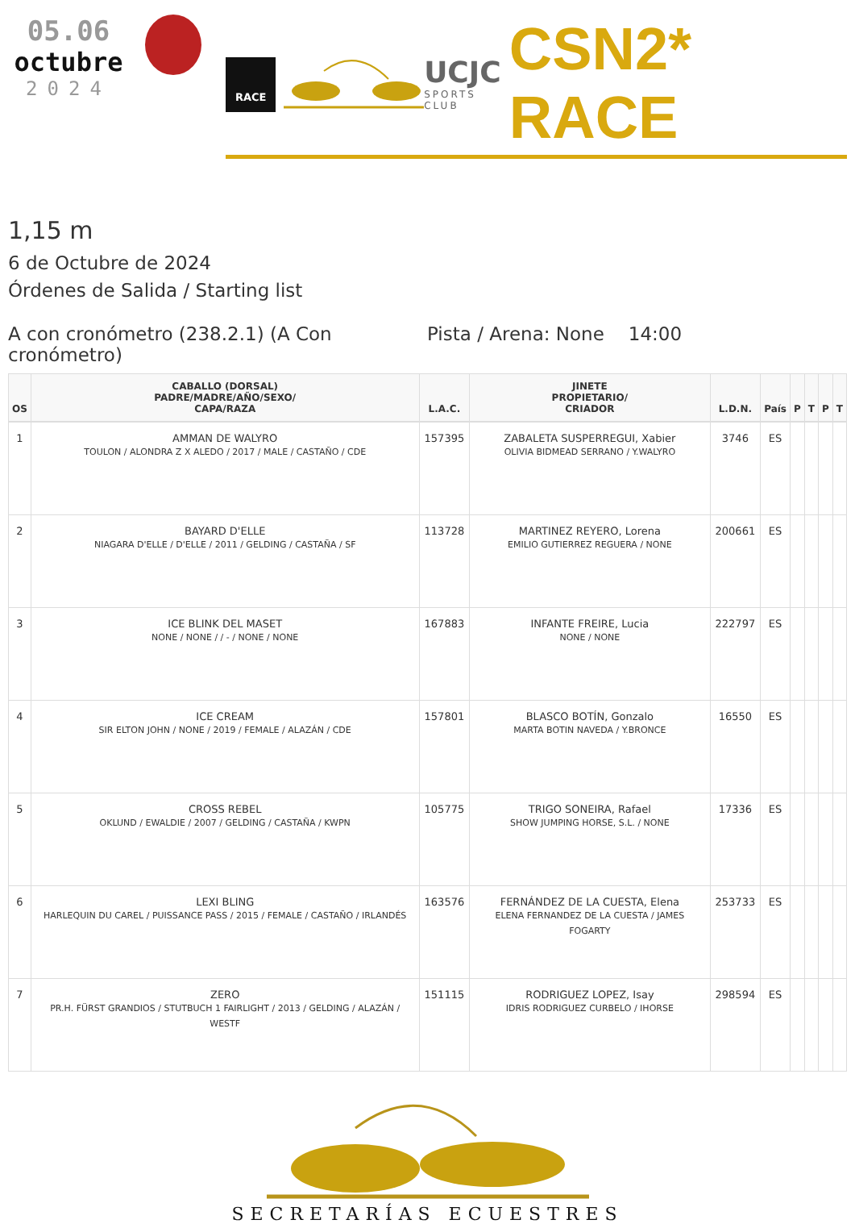05.06
octubre
2024
RACE
UCJC
SPORTS CLUB
CSN2* RACE
1,15 m
6 de Octubre de 2024
Órdenes de Salida / Starting list
A con cronómetro (238.2.1) (A Con cronómetro)
Pista / Arena: None 14:00
| OS | CABALLO (DORSAL) PADRE/MADRE/AÑO/SEXO/ CAPA/RAZA | L.A.C. | JINETE PROPIETARIO/ CRIADOR | L.D.N. | País | P | T | P | T |
| --- | --- | --- | --- | --- | --- | --- | --- | --- | --- |
| 1 | AMMAN DE WALYRO TOULON / ALONDRA Z X ALEDO / 2017 / MALE / CASTAÑO / CDE | 157395 | ZABALETA SUSPERREGUI, Xabier OLIVIA BIDMEAD SERRANO / Y.WALYRO | 3746 | ES | | | | |
| 2 | BAYARD D'ELLE NIAGARA D'ELLE / D'ELLE / 2011 / GELDING / CASTAÑA / SF | 113728 | MARTINEZ REYERO, Lorena EMILIO GUTIERREZ REGUERA / NONE | 200661 | ES | | | | |
| 3 | ICE BLINK DEL MASET NONE / NONE / / - / NONE / NONE | 167883 | INFANTE FREIRE, Lucia NONE / NONE | 222797 | ES | | | | |
| 4 | ICE CREAM SIR ELTON JOHN / NONE / 2019 / FEMALE / ALAZÁN / CDE | 157801 | BLASCO BOTÍN, Gonzalo MARTA BOTIN NAVEDA / Y.BRONCE | 16550 | ES | | | | |
| 5 | CROSS REBEL OKLUND / EWALDIE / 2007 / GELDING / CASTAÑA / KWPN | 105775 | TRIGO SONEIRA, Rafael SHOW JUMPING HORSE, S.L. / NONE | 17336 | ES | | | | |
| 6 | LEXI BLING HARLEQUIN DU CAREL / PUISSANCE PASS / 2015 / FEMALE / CASTAÑO / IRLANDÉS | 163576 | FERNÁNDEZ DE LA CUESTA, Elena ELENA FERNANDEZ DE LA CUESTA / JAMES FOGARTY | 253733 | ES | | | | |
| 7 | ZERO PR.H. FÜRST GRANDIOS / STUTBUCH 1 FAIRLIGHT / 2013 / GELDING / ALAZÁN / WESTF | 151115 | RODRIGUEZ LOPEZ, Isay IDRIS RODRIGUEZ CURBELO / IHORSE | 298594 | ES | | | | |
SECRETARÍAS ECUESTRES